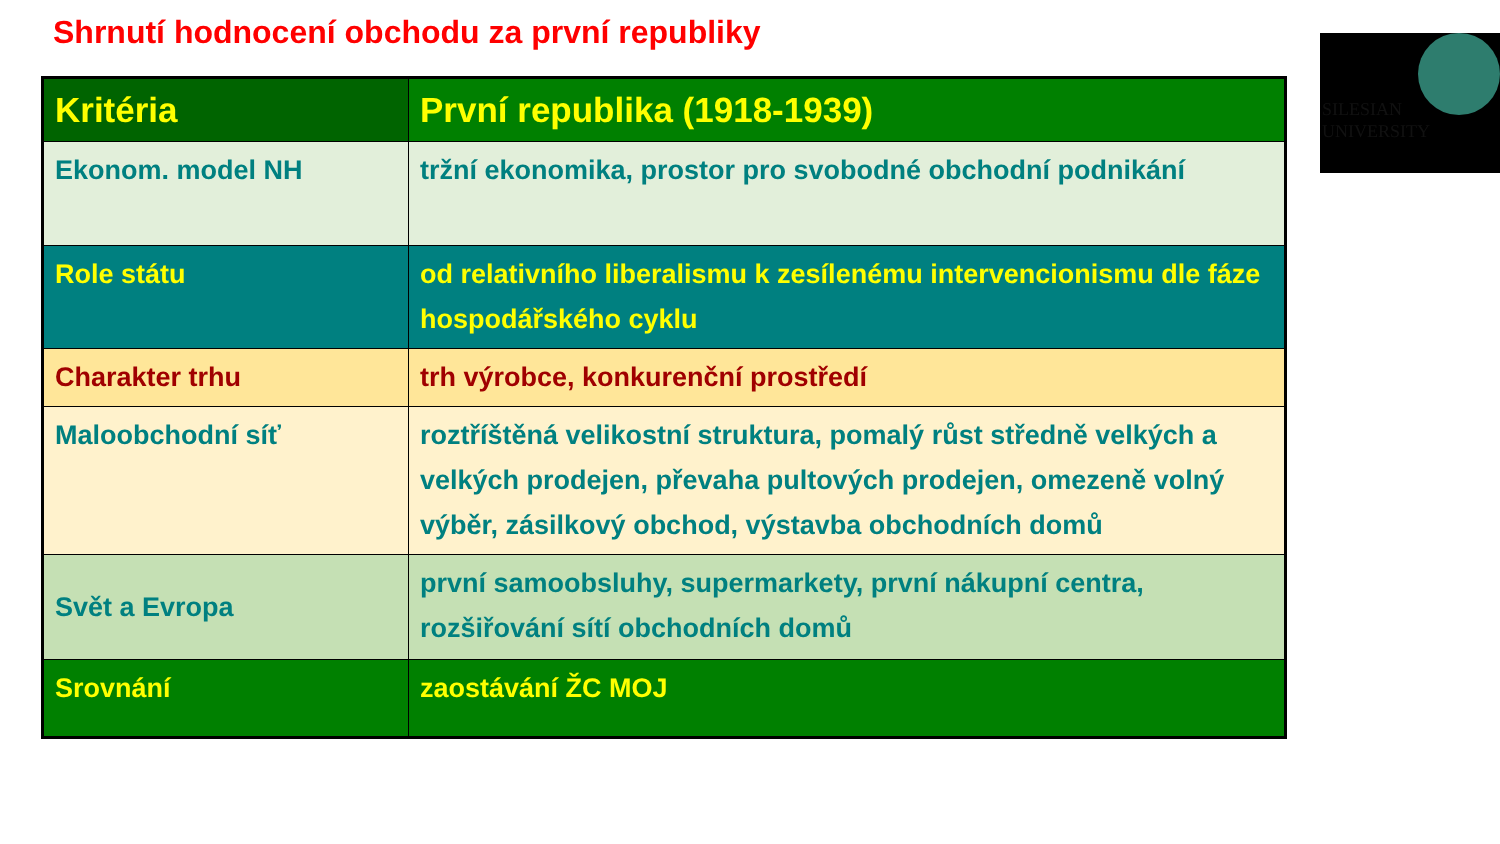Shrnutí hodnocení obchodu za první republiky
SILESIAN
UNIVERSITY
| Kritéria | První republika (1918-1939) |
| --- | --- |
| Ekonom. model NH | tržní ekonomika, prostor pro svobodné obchodní podnikání |
| Role státu | od relativního liberalismu k zesílenému intervencionismu dle fáze hospodářského cyklu |
| Charakter trhu | trh výrobce, konkurenční prostředí |
| Maloobchodní síť | roztříštěná velikostní struktura, pomalý růst středně velkých a velkých prodejen, převaha pultových prodejen, omezeně volný výběr, zásilkový obchod, výstavba obchodních domů |
| Svět a Evropa | první samoobsluhy, supermarkety, první nákupní centra, rozšiřování sítí obchodních domů |
| Srovnání | zaostávání ŽC MOJ |